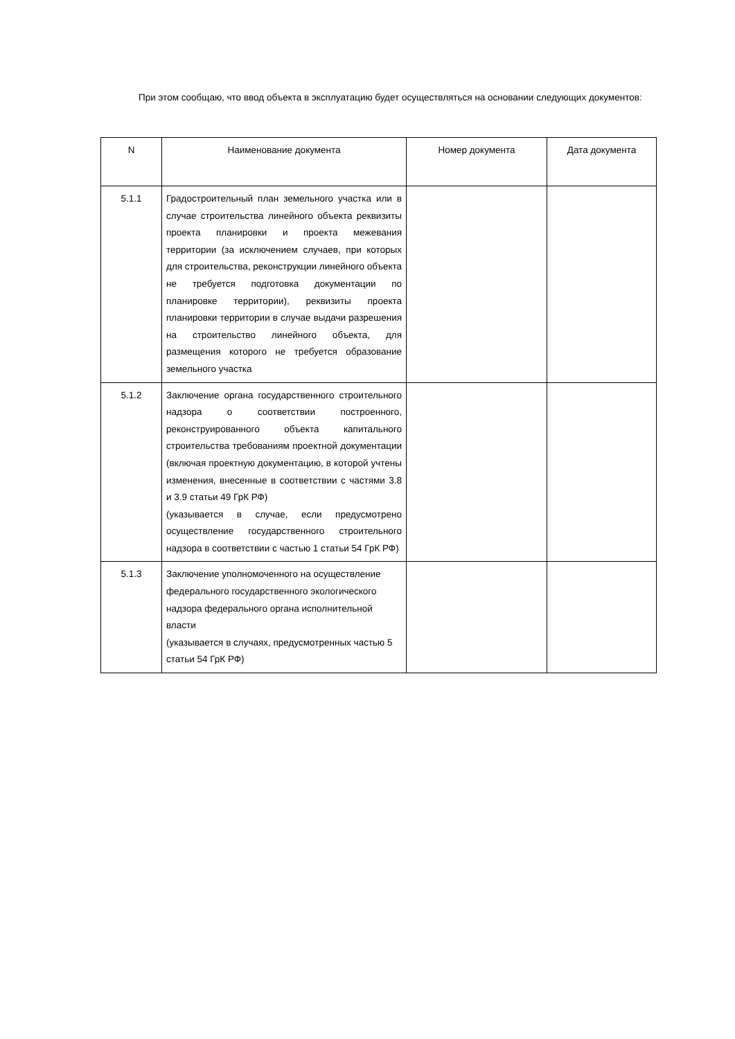При этом сообщаю, что ввод объекта в эксплуатацию будет осуществляться на основании следующих документов:
| N | Наименование документа | Номер документа | Дата документа |
| --- | --- | --- | --- |
| 5.1.1 | Градостроительный план земельного участка или в случае строительства линейного объекта реквизиты проекта планировки и проекта межевания территории (за исключением случаев, при которых для строительства, реконструкции линейного объекта не требуется подготовка документации по планировке территории), реквизиты проекта планировки территории в случае выдачи разрешения на строительство линейного объекта, для размещения которого не требуется образование земельного участка | | |
| 5.1.2 | Заключение органа государственного строительного надзора о соответствии построенного, реконструированного объекта капитального строительства требованиям проектной документации (включая проектную документацию, в которой учтены изменения, внесенные в соответствии с частями 3.8 и 3.9 статьи 49 ГрК РФ) (указывается в случае, если предусмотрено осуществление государственного строительного надзора в соответствии с частью 1 статьи 54 ГрК РФ) | | |
| 5.1.3 | Заключение уполномоченного на осуществление федерального государственного экологического надзора федерального органа исполнительной власти (указывается в случаях, предусмотренных частью 5 статьи 54 ГрК РФ) | | |